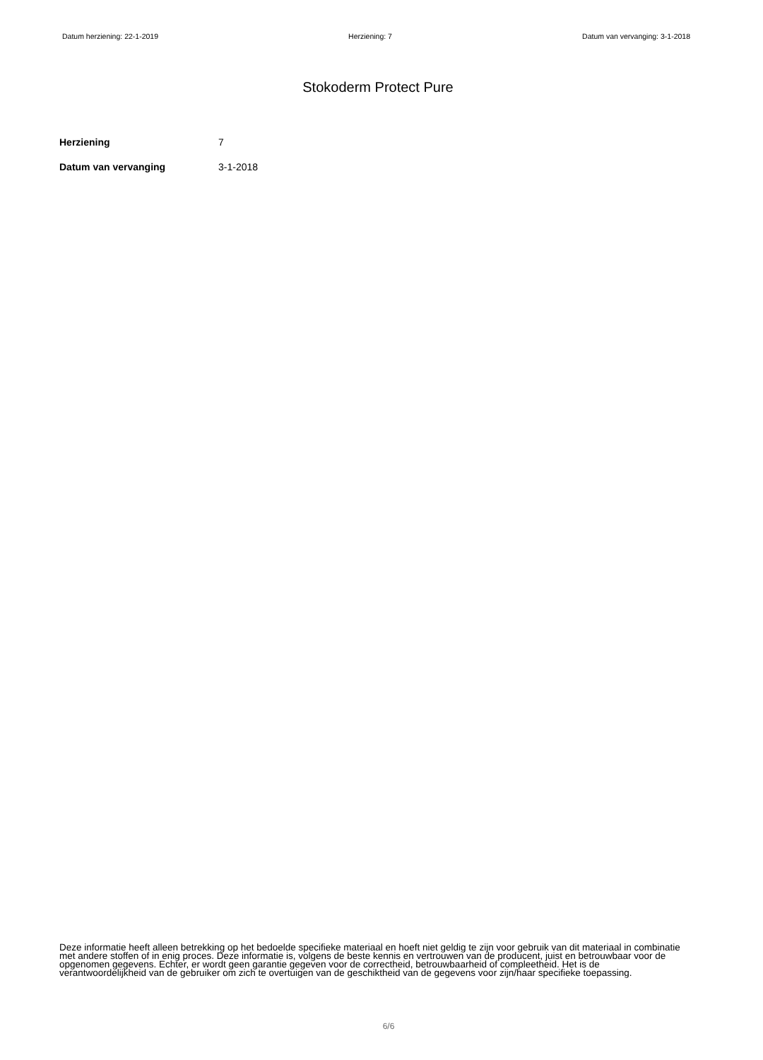Datum herziening: 22-1-2019 Herziening: 7 Datum van vervanging: 3-1-2018
Stokoderm Protect Pure
Herziening 7
Datum van vervanging 3-1-2018
Deze informatie heeft alleen betrekking op het bedoelde specifieke materiaal en hoeft niet geldig te zijn voor gebruik van dit materiaal in combinatie met andere stoffen of in enig proces. Deze informatie is, volgens de beste kennis en vertrouwen van de producent, juist en betrouwbaar voor de opgenomen gegevens. Echter, er wordt geen garantie gegeven voor de correctheid, betrouwbaarheid of compleetheid. Het is de verantwoordelijkheid van de gebruiker om zich te overtuigen van de geschiktheid van de gegevens voor zijn/haar specifieke toepassing.
6/6